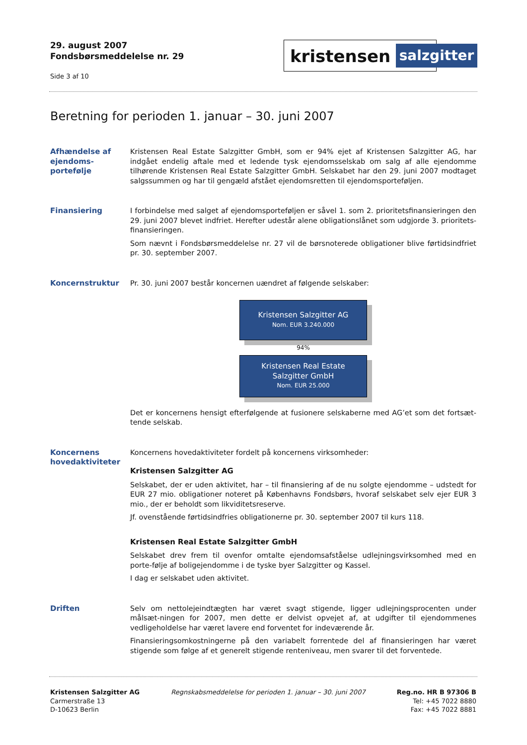29. august 2007
Fondsbørsmeddelelse nr. 29
Side 3 af 10
kristensen
salzgitter
Beretning for perioden 1. januar – 30. juni 2007
Afhændelse af ejendoms-portefølje
Kristensen Real Estate Salzgitter GmbH, som er 94% ejet af Kristensen Salzgitter AG, har indgået endelig aftale med et ledende tysk ejendomsselskab om salg af alle ejendomme tilhørende Kristensen Real Estate Salzgitter GmbH. Selskabet har den 29. juni 2007 modtaget salgssummen og har til gengæld afstået ejendomsretten til ejendomsporteføljen.
Finansiering I forbindelse med salget af ejendomsporteføljen er såvel 1. som 2. prioritetsfinansieringen den 29. juni 2007 blevet indfriet. Herefter udestår alene obligationslånet som udgjorde 3. prioritets-finansieringen.
Som nævnt i Fondsbørsmeddelelse nr. 27 vil de børsnoterede obligationer blive førtidsindfriet pr. 30. september 2007.
Koncernstruktur Pr. 30. juni 2007 består koncernen uændret af følgende selskaber:
Kristensen Salzgitter AG
Nom. EUR 3.240.000
94%
Kristensen Real Estate
Salzgitter GmbH
Nom. EUR 25.000
Det er koncernens hensigt efterfølgende at fusionere selskaberne med AG’et som det fortsæt-tende selskab.
Koncernens hovedaktiviteter
Koncernens hovedaktiviteter fordelt på koncernens virksomheder:
Kristensen Salzgitter AG
Selskabet, der er uden aktivitet, har – til finansiering af de nu solgte ejendomme – udstedt for EUR 27 mio. obligationer noteret på Københavns Fondsbørs, hvoraf selskabet selv ejer EUR 3 mio., der er beholdt som likviditetsreserve.
Jf. ovenstående førtidsindfries obligationerne pr. 30. september 2007 til kurs 118.
Kristensen Real Estate Salzgitter GmbH
Selskabet drev frem til ovenfor omtalte ejendomsafståelse udlejningsvirksomhed med en porte-følje af boligejendomme i de tyske byer Salzgitter og Kassel.
I dag er selskabet uden aktivitet.
Driften Selv om nettolejeindtægten har været svagt stigende, ligger udlejningsprocenten under målsæt-ningen for 2007, men dette er delvist opvejet af, at udgifter til ejendommenes vedligeholdelse har været lavere end forventet for indeværende år.
Finansieringsomkostningerne på den variabelt forrentede del af finansieringen har været stigende som følge af et generelt stigende renteniveau, men svarer til det forventede.
Kristensen Salzgitter AG
Carmerstraße 13
D-10623 Berlin
Regnskabsmeddelelse for perioden 1. januar – 30. juni 2007
Reg.no. HR B 97306 B
Tel: +45 7022 8880
Fax: +45 7022 8881